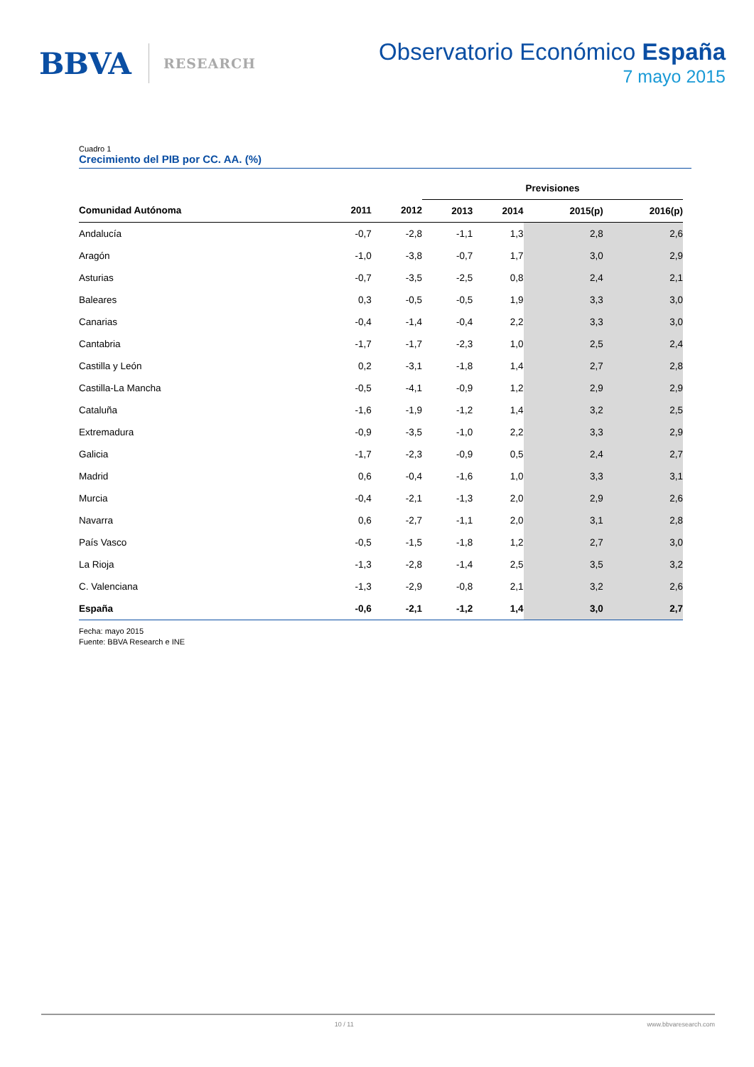BBVA RESEARCH
Observatorio Económico España
7 mayo 2015
Cuadro 1
Crecimiento del PIB por CC. AA. (%)
| | | | Previsiones | | | |
| --- | --- | --- | --- | --- | --- | --- |
| Comunidad Autónoma | 2011 | 2012 | 2013 | 2014 | 2015(p) | 2016(p) |
| Andalucía | -0,7 | -2,8 | -1,1 | 1,3 | 2,8 | 2,6 |
| Aragón | -1,0 | -3,8 | -0,7 | 1,7 | 3,0 | 2,9 |
| Asturias | -0,7 | -3,5 | -2,5 | 0,8 | 2,4 | 2,1 |
| Baleares | 0,3 | -0,5 | -0,5 | 1,9 | 3,3 | 3,0 |
| Canarias | -0,4 | -1,4 | -0,4 | 2,2 | 3,3 | 3,0 |
| Cantabria | -1,7 | -1,7 | -2,3 | 1,0 | 2,5 | 2,4 |
| Castilla y León | 0,2 | -3,1 | -1,8 | 1,4 | 2,7 | 2,8 |
| Castilla-La Mancha | -0,5 | -4,1 | -0,9 | 1,2 | 2,9 | 2,9 |
| Cataluña | -1,6 | -1,9 | -1,2 | 1,4 | 3,2 | 2,5 |
| Extremadura | -0,9 | -3,5 | -1,0 | 2,2 | 3,3 | 2,9 |
| Galicia | -1,7 | -2,3 | -0,9 | 0,5 | 2,4 | 2,7 |
| Madrid | 0,6 | -0,4 | -1,6 | 1,0 | 3,3 | 3,1 |
| Murcia | -0,4 | -2,1 | -1,3 | 2,0 | 2,9 | 2,6 |
| Navarra | 0,6 | -2,7 | -1,1 | 2,0 | 3,1 | 2,8 |
| País Vasco | -0,5 | -1,5 | -1,8 | 1,2 | 2,7 | 3,0 |
| La Rioja | -1,3 | -2,8 | -1,4 | 2,5 | 3,5 | 3,2 |
| C. Valenciana | -1,3 | -2,9 | -0,8 | 2,1 | 3,2 | 2,6 |
| España | -0,6 | -2,1 | -1,2 | 1,4 | 3,0 | 2,7 |
Fecha: mayo 2015
Fuente: BBVA Research e INE
10 / 11 www.bbvaresearch.com